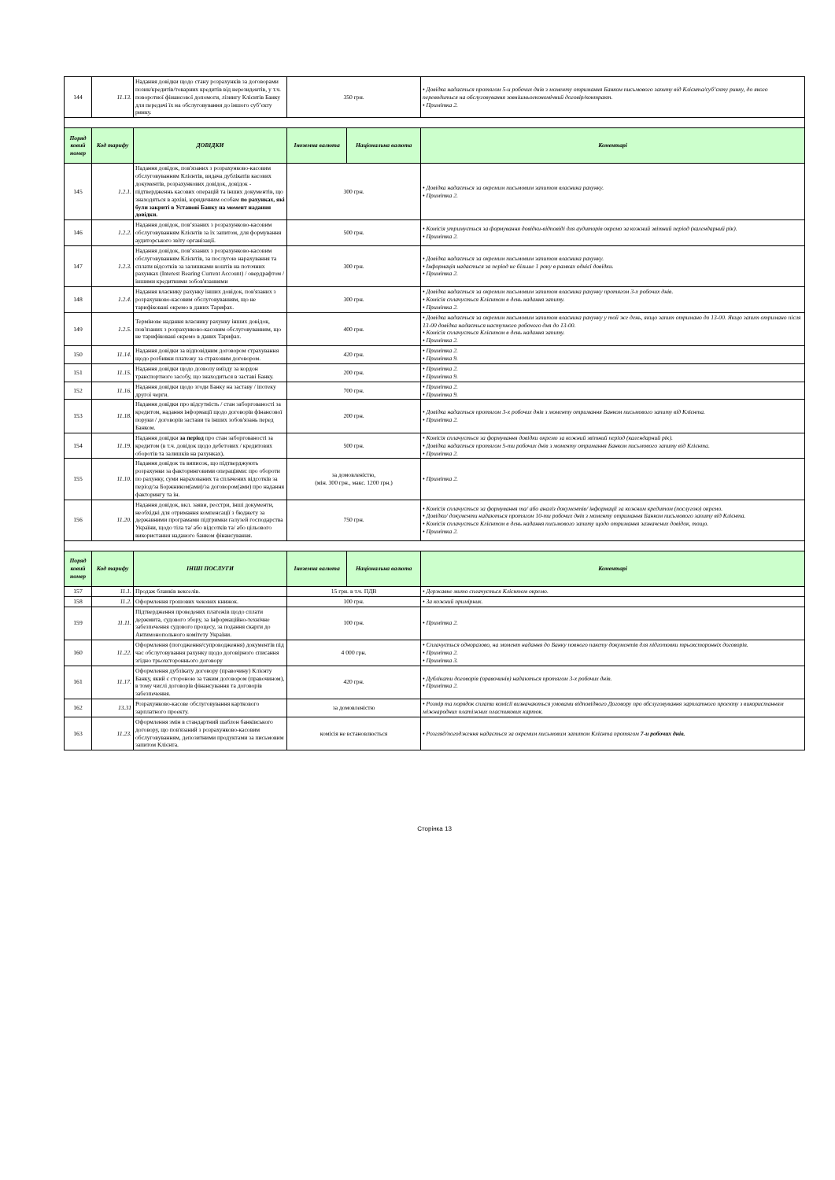| 144 | 11.13. | Надання довідки щодо стану розрахунків за договорами позик/кредитів/товарних кредитів від нерезидентів, у т.ч. поворотної фінансової допомоги, лізингу Клієнтів Банку для передачі їх на обслуговування до іншого суб’єкту ринку. | 350 грн. | | • Довідка надається протягом 5-и робочих днів з моменту отримання Банком письмового запиту від Клієнта/суб’єкту ринку, до якого переводиться на обслуговування зовнішньоекономічний договір/контракт. • Примітка 2. |
| Поряд ковий номер | Код тарифу | ДОВІДКИ | Іноземна валюта | Національна валюта | Коментарі |
| 145 | 1.2.1. | Надання довідок, пов'язаних з розрахунково-касовим обслуговуванням Клієнтів, видача дублікатів касових документів, розрахункових довідок, довідок - підтвердженнь касових операцій та інших документів, що знаходяться в архіві, юридичним особам по рахунках, які були закриті в Установі Банку на момент надання довідки. | 300 грн. | | • Довідка надається за окремим письмовим запитом власника рахунку. • Примітка 2. |
| 146 | 1.2.2. | Надання довідок, пов’язаних з розрахунково-касовим обслуговуванням Клієнтів за їх запитом, для формування аудиторського звіту організації. | 500 грн. | | • Комісія утримується за формування довідки-відповіді для аудиторів окремо за кожний звітний період (календарний рік). • Примітка 2. |
| 147 | 1.2.3. | Надання довідок, пов’язаних з розрахунково-касовим обслуговуванням Клієнтів, за послугою нарахування та сплати відсотків за залишками коштів на поточних рахунках (Interest Bearing Current Account) / овердрафтом / іншими кредитними зобов'язаннями | 300 грн. | | • Довідка надається за окремим письмовим запитом власника рахунку. • Інформація надається за період не більше 1 року в рамках однієї довідки. • Примітка 2. |
| 148 | 1.2.4. | Надання власнику рахунку інших довідок, пов'язаних з розрахунково-касовим обслуговуванням, що не тарифіковані окремо в даних Тарифах. | 300 грн. | | • Довідка надається за окремим письмовим запитом власника рахунку протягом 3-х робочих днів. • Комісія сплачується Клієнтом в день надання запиту. • Примітка 2. |
| 149 | 1.2.5. | Термінове надання власнику рахунку інших довідок, пов'язаних з розрахунково-касовим обслуговуванням, що не тарифіковані окремо в даних Тарифах. | 400 грн. | | • Довідка надається за окремим письмовим запитом власника рахунку у той же день, якщо запит отримано до 13-00. Якщо запит отримано після 13-00 довідка надається наступного робочого дня до 13-00. • Комісія сплачується Клієнтом в день надання запиту. • Примітка 2. |
| 150 | 11.14. | Надання довідки за відповідним договором страхування щодо розбивки платежу за страховим договором. | 420 грн. | | • Примітка 2. • Примітка 9. |
| 151 | 11.15. | Надання довідки щодо дозволу виїзду за кордон транспортного засобу, що знаходиться в заставі Банку. | 200 грн. | | • Примітка 2. • Примітка 9. |
| 152 | 11.16. | Надання довідки щодо згоди Банку на заставу / іпотеку другої черги. | 700 грн. | | • Примітка 2. • Примітка 9. |
| 153 | 11.18. | Надання довідки про відсутність / стан заборгованості за кредитом, надання інформації щодо договорів фінансової поруки / договорів застави та інших зобов'язань перед Банком. | 200 грн. | | • Довідка надається протягом 3-х робочих днів з моменту отримання Банком письмового запиту від Клієнта. • Примітка 2. |
| 154 | 11.19. | Надання довідки за період про стан заборгованості за кредитом (в т.ч. довідок щодо дебетових / кредитових оборотів та залишків на рахунках) . | 500 грн. | | • Комісія сплачується за формування довідки окремо за кожний звітний період (календарний рік). • Довідка надається протягом 5-ти робочих днів з моменту отримання Банком письмового запиту від Клієнта. • Примітка 2. |
| 155 | 11.10. | Надання довідок та виписок, що підтверджують розрахунки за факторинговими операціями: про обороти по рахунку, суми нарахованих та сплачених відсотків за період/за Боржником(ами)/за договором(ами) про надання факторингу та ін. | за домовленістю, (мін. 300 грн., макс. 1200 грн.) | | • Примітка 2. |
| 156 | 11.20. | Надання довідок, вкл. заяви, реєстри, інші документи, необхідні для отримання компенсації з бюджету за державними програмами підтримки галузей господарства України, щодо тіла та/ або відсотків та/ або цільового використання наданого банком фінансування. | 750 грн. | | • Комісія сплачується за формування та/ або аналіз документів/ інформації за кожним кредитом (послугою) окремо. • Довідки/ документи надаються протягом 10-ти робочих днів з моменту отримання Банком письмового запиту від Клієнта. • Комісія сплачується Клієнтом в день надання письмового запиту щодо отримання зазначених довідок, тощо. • Примітка 2. |
| Поряд ковий номер | Код тарифу | ІНШІ ПОСЛУГИ | Іноземна валюта | Національна валюта | Коментарі |
| 157 | 11.1. | Продаж бланків векселів. | 15 грн. в т.ч. ПДВ | | • Державне мито сплачується Клієнтом окремо. |
| 158 | 11.2. | Оформлення грошових чекових книжок. | 100 грн. | | • За кожний примірник. |
| 159 | 11.11. | Підтвердження проведених платежів щодо сплати держмита, судового збору, за інформаційно-технічне забезпечення судового процесу, за подання скарги до Антимонопольного комітету України. | 100 грн. | | • Примітка 2. |
| 160 | 11.22. | Оформлення (погодження/супроводження) документів під час обслуговування рахунку щодо договірного списання згідно трьохстороннього договору | 4 000 грн. | | • Сплачується одноразово, на момент надання до Банку повного пакету документів для підготовки трьохсторонніх договорів. • Примітка 2. • Примітка 3. |
| 161 | 11.17. | Оформлення дублікату договору (правочину) Клієнту Банку, який є стороною за таким договором (правочином), в тому числі договорів фінансування та договорів забезпечення. | 420 грн. | | • Дублікати договорів (правочинів) надаються протягом 3-х робочих днів. • Примітка 2. |
| 162 | 13.31 | Розрахунково-касове обслуговування карткового зарплатного проекту. | за домовленістю | | • Розмір та порядок сплати комісії визначаються умовами відповідного Договору про обслуговування зарплатного проекту з використанням міжнародних платіжних пластикових карток. |
| 163 | 11.23. | Оформлення змін в стандартний шаблон банківського договору, що пов'язаний з розрахунково-касовим обслуговуванням, депозитними продуктами за письмовим запитом Клієнта. | комісія не встановлюється | | • Розгляд/погодження надається за окремим письмовим запитом Клієнта протягом 7-и робочих днів. |
Сторінка 13